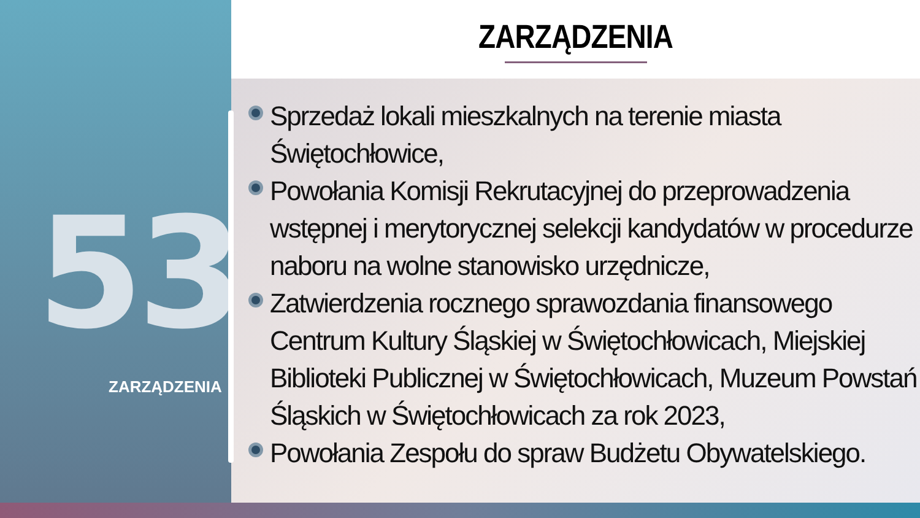53
ZARZĄDZENIA
ZARZĄDZENIA
Sprzedaż lokali mieszkalnych na terenie miasta Świętochłowice,
Powołania Komisji Rekrutacyjnej do przeprowadzenia wstępnej i merytorycznej selekcji kandydatów w procedurze naboru na wolne stanowisko urzędnicze,
Zatwierdzenia rocznego sprawozdania finansowego Centrum Kultury Śląskiej w Świętochłowicach, Miejskiej Biblioteki Publicznej w Świętochłowicach, Muzeum Powstań Śląskich w Świętochłowicach za rok 2023,
Powołania Zespołu do spraw Budżetu Obywatelskiego.